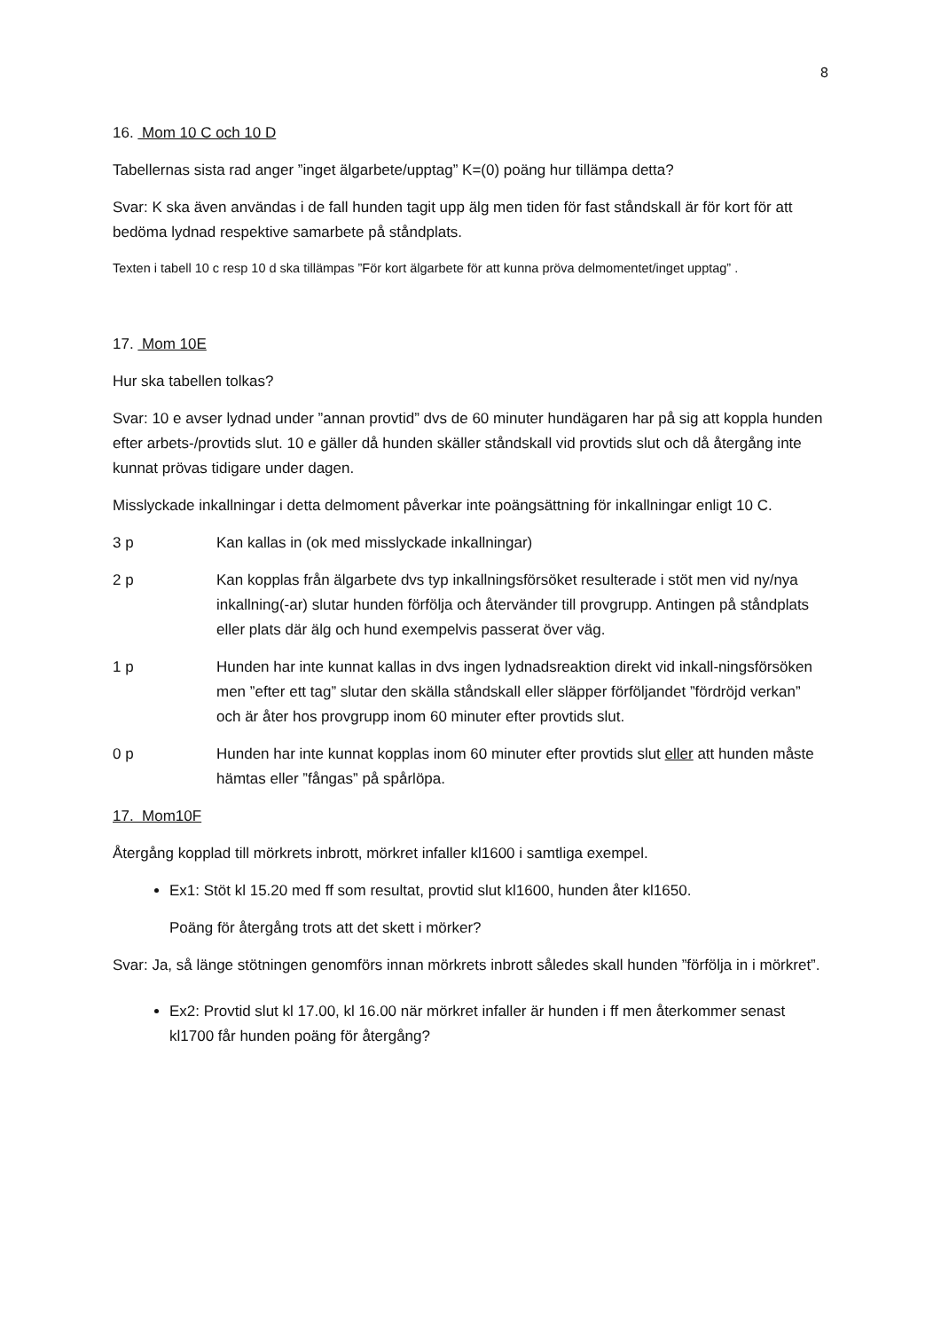8
16. Mom 10 C och 10 D
Tabellernas sista rad anger ”inget älgarbete/upptag” K=(0) poäng hur tillämpa detta?
Svar: K ska även användas i de fall hunden tagit upp älg men tiden för fast ståndskall är för kort för att bedöma lydnad respektive samarbete på ståndplats.
Texten i tabell 10 c resp 10 d ska tillämpas ”För kort älgarbete för att kunna pröva delmomentet/inget upptag” .
17. Mom 10E
Hur ska tabellen tolkas?
Svar: 10 e avser lydnad under ”annan provtid” dvs de 60 minuter hundägaren har på sig att koppla hunden efter arbets-/provtids slut. 10 e gäller då hunden skäller ståndskall vid provtids slut och då återgång inte kunnat prövas tidigare under dagen.
Misslyckade inkallningar i detta delmoment påverkar inte poängsättning för inkallningar enligt 10 C.
3 p Kan kallas in (ok med misslyckade inkallningar)
2 p Kan kopplas från älgarbete dvs typ inkallningsförsöket resulterade i stöt men vid ny/nya inkallning(-ar) slutar hunden förfölja och återvänder till provgrupp. Antingen på ståndplats eller plats där älg och hund exempelvis passerat över väg.
1 p Hunden har inte kunnat kallas in dvs ingen lydnadsreaktion direkt vid inkall-ningsförsöken men ”efter ett tag” slutar den skälla ståndskall eller släpper förföljandet ”fördröjd verkan” och är åter hos provgrupp inom 60 minuter efter provtids slut.
0 p Hunden har inte kunnat kopplas inom 60 minuter efter provtids slut eller att hunden måste hämtas eller ”fångas” på spårlöpa.
17. Mom10F
Återgång kopplad till mörkrets inbrott, mörkret infaller kl1600 i samtliga exempel.
Ex1: Stöt kl 15.20 med ff som resultat, provtid slut kl1600, hunden åter kl1650.
Poäng för återgång trots att det skett i mörker?
Svar: Ja, så länge stötningen genomförs innan mörkrets inbrott således skall hunden ”förfölja in i mörkret”.
Ex2: Provtid slut kl 17.00, kl 16.00 när mörkret infaller är hunden i ff men återkommer senast kl1700 får hunden poäng för återgång?